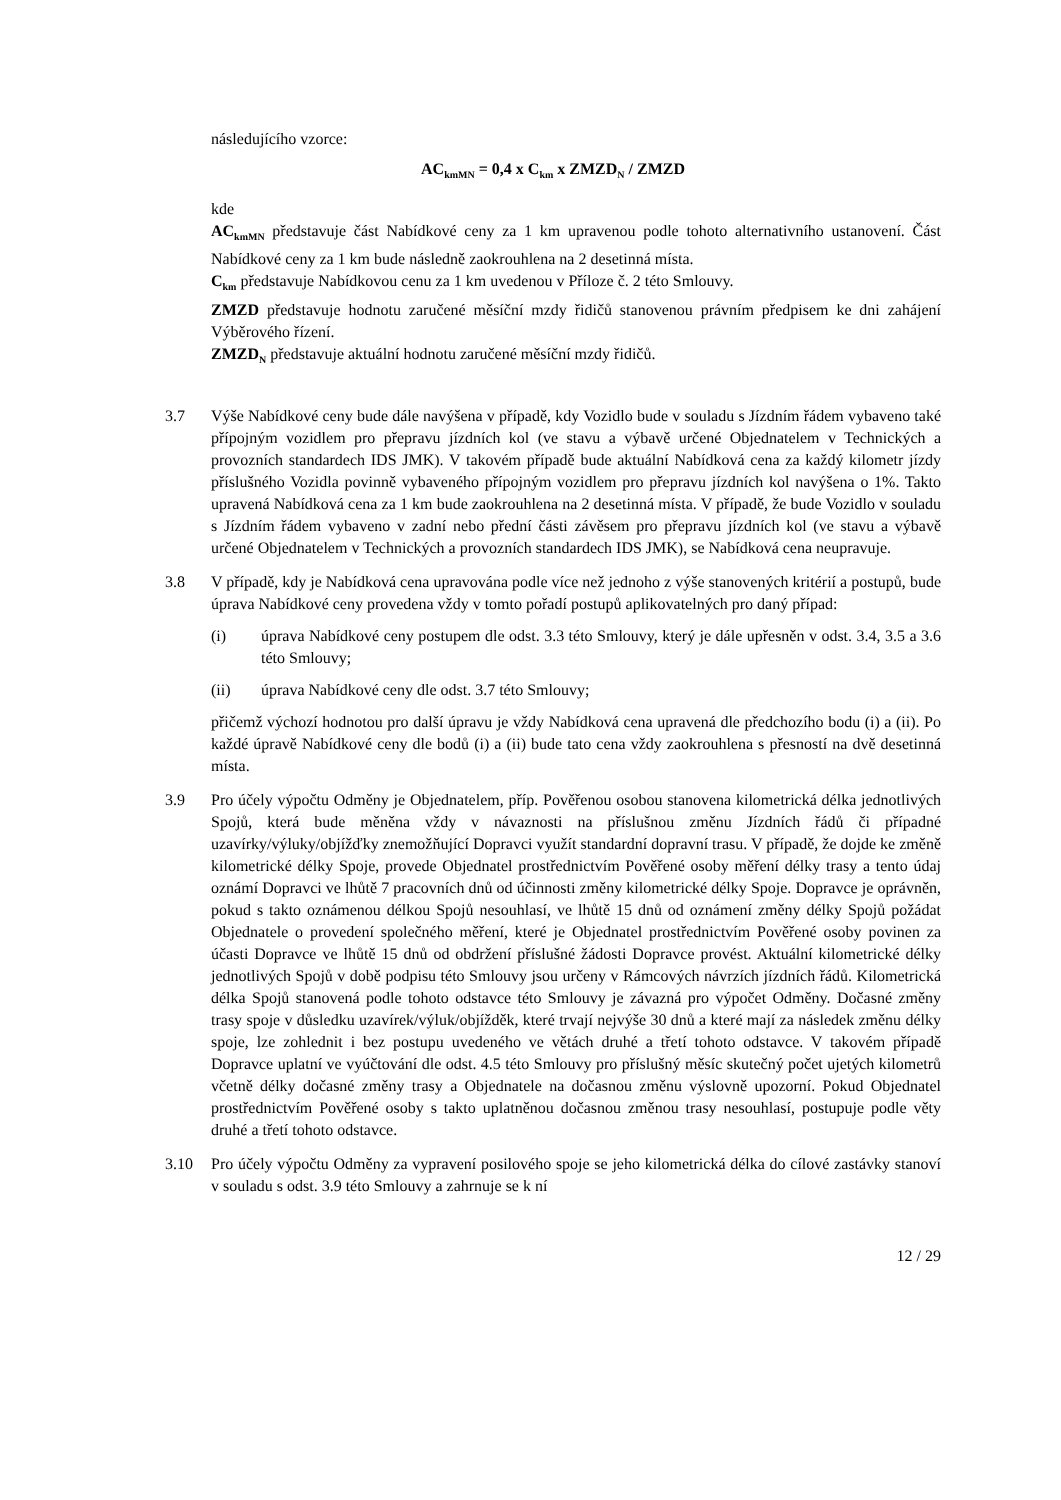následujícího vzorce:
AC<sub>kmMN</sub> = 0,4 x C<sub>km</sub> x ZMZD<sub>N</sub> / ZMZD
kde
AC<sub>kmMN</sub> představuje část Nabídkové ceny za 1 km upravenou podle tohoto alternativního ustanovení. Část Nabídkové ceny za 1 km bude následně zaokrouhlena na 2 desetinná místa.
C<sub>km</sub> představuje Nabídkovou cenu za 1 km uvedenou v Příloze č. 2 této Smlouvy.
ZMZD představuje hodnotu zaručené měsíční mzdy řidičů stanovenou právním předpisem ke dni zahájení Výběrového řízení.
ZMZD<sub>N</sub> představuje aktuální hodnotu zaručené měsíční mzdy řidičů.
3.7 Výše Nabídkové ceny bude dále navýšena v případě, kdy Vozidlo bude v souladu s Jízdním řádem vybaveno také přípojným vozidlem pro přepravu jízdních kol (ve stavu a výbavě určené Objednatelem v Technických a provozních standardech IDS JMK). V takovém případě bude aktuální Nabídková cena za každý kilometr jízdy příslušného Vozidla povinně vybaveného přípojným vozidlem pro přepravu jízdních kol navýšena o 1%. Takto upravená Nabídková cena za 1 km bude zaokrouhlena na 2 desetinná místa. V případě, že bude Vozidlo v souladu s Jízdním řádem vybaveno v zadní nebo přední části závěsem pro přepravu jízdních kol (ve stavu a výbavě určené Objednatelem v Technických a provozních standardech IDS JMK), se Nabídková cena neupravuje.
3.8 V případě, kdy je Nabídková cena upravována podle více než jednoho z výše stanovených kritérií a postupů, bude úprava Nabídkové ceny provedena vždy v tomto pořadí postupů aplikovatelných pro daný případ:
(i) úprava Nabídkové ceny postupem dle odst. 3.3 této Smlouvy, který je dále upřesněn v odst. 3.4, 3.5 a 3.6 této Smlouvy;
(ii) úprava Nabídkové ceny dle odst. 3.7 této Smlouvy;
přičemž výchozí hodnotou pro další úpravu je vždy Nabídková cena upravená dle předchozího bodu (i) a (ii). Po každé úpravě Nabídkové ceny dle bodů (i) a (ii) bude tato cena vždy zaokrouhlena s přesností na dvě desetinná místa.
3.9 Pro účely výpočtu Odměny je Objednatelem, příp. Pověřenou osobou stanovena kilometrická délka jednotlivých Spojů, která bude měněna vždy v návaznosti na příslušnou změnu Jízdních řádů či případné uzavírky/výluky/objížďky znemožňující Dopravci využít standardní dopravní trasu. V případě, že dojde ke změně kilometrické délky Spoje, provede Objednatel prostřednictvím Pověřené osoby měření délky trasy a tento údaj oznámí Dopravci ve lhůtě 7 pracovních dnů od účinnosti změny kilometrické délky Spoje. Dopravce je oprávněn, pokud s takto oznámenou délkou Spojů nesouhlasí, ve lhůtě 15 dnů od oznámení změny délky Spojů požádat Objednatele o provedení společného měření, které je Objednatel prostřednictvím Pověřené osoby povinen za účasti Dopravce ve lhůtě 15 dnů od obdržení příslušné žádosti Dopravce provést. Aktuální kilometrické délky jednotlivých Spojů v době podpisu této Smlouvy jsou určeny v Rámcových návrzích jízdních řádů. Kilometrická délka Spojů stanovená podle tohoto odstavce této Smlouvy je závazná pro výpočet Odměny. Dočasné změny trasy spoje v důsledku uzavírek/výluk/objížděk, které trvají nejvýše 30 dnů a které mají za následek změnu délky spoje, lze zohlednit i bez postupu uvedeného ve větách druhé a třetí tohoto odstavce. V takovém případě Dopravce uplatní ve vyúčtování dle odst. 4.5 této Smlouvy pro příslušný měsíc skutečný počet ujetých kilometrů včetně délky dočasné změny trasy a Objednatele na dočasnou změnu výslovně upozorní. Pokud Objednatel prostřednictvím Pověřené osoby s takto uplatněnou dočasnou změnou trasy nesouhlasí, postupuje podle věty druhé a třetí tohoto odstavce.
3.10 Pro účely výpočtu Odměny za vypravení posilového spoje se jeho kilometrická délka do cílové zastávky stanoví v souladu s odst. 3.9 této Smlouvy a zahrnuje se k ní
12 / 29